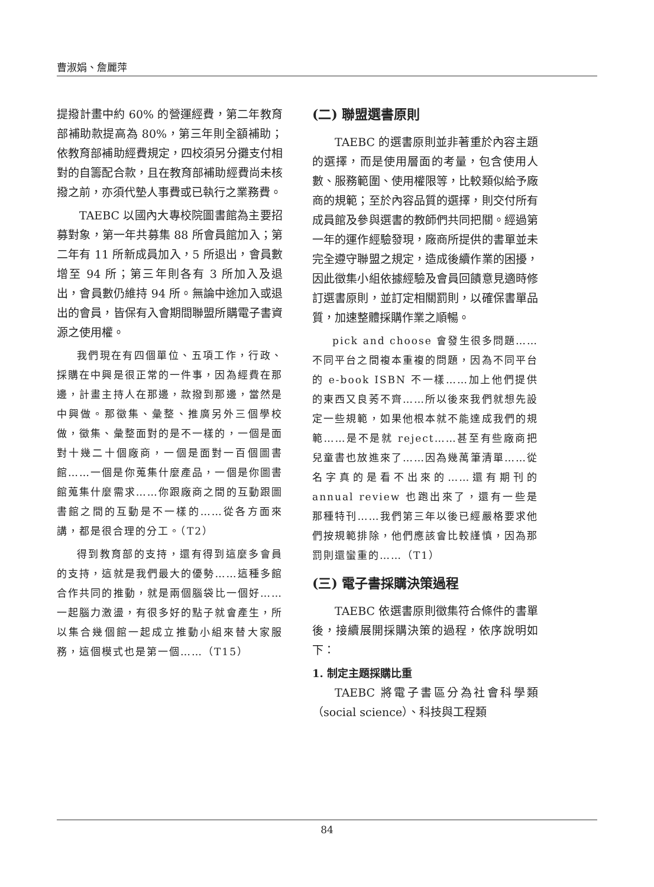曹淑娟、詹麗萍
提撥計畫中約 60% 的營運經費，第二年教育部補助款提高為 80%，第三年則全額補助；依教育部補助經費規定，四校須另分攤支付相對的自籌配合款，且在教育部補助經費尚未核撥之前，亦須代墊人事費或已執行之業務費。
TAEBC 以國內大專校院圖書館為主要招募對象，第一年共募集 88 所會員館加入；第二年有 11 所新成員加入，5 所退出，會員數增至 94 所；第三年則各有 3 所加入及退出，會員數仍維持 94 所。無論中途加入或退出的會員，皆保有入會期間聯盟所購電子書資源之使用權。
我們現在有四個單位、五項工作，行政、採購在中興是很正常的一件事，因為經費在那邊，計畫主持人在那邊，款撥到那邊，當然是中興做。那徵集、彙整、推廣另外三個學校做，徵集、彙整面對的是不一樣的，一個是面對十幾二十個廠商，一個是面對一百個圖書館……一個是你蒐集什麼產品，一個是你圖書館蒐集什麼需求……你跟廠商之間的互動跟圖書館之間的互動是不一樣的……從各方面來講，都是很合理的分工。（T2）
得到教育部的支持，還有得到這麼多會員的支持，這就是我們最大的優勢……這種多館合作共同的推動，就是兩個腦袋比一個好……一起腦力激盪，有很多好的點子就會產生，所以集合幾個館一起成立推動小組來替大家服務，這個模式也是第一個……（T15）
(二) 聯盟選書原則
TAEBC 的選書原則並非著重於內容主題的選擇，而是使用層面的考量，包含使用人數、服務範圍、使用權限等，比較類似給予廠商的規範；至於內容品質的選擇，則交付所有成員館及參與選書的教師們共同把關。經過第一年的運作經驗發現，廠商所提供的書單並未完全遵守聯盟之規定，造成後續作業的困擾，因此徵集小組依據經驗及會員回饋意見適時修訂選書原則，並訂定相關罰則，以確保書單品質，加速整體採購作業之順暢。
pick and choose 會發生很多問題……不同平台之間複本重複的問題，因為不同平台的 e-book ISBN 不一樣……加上他們提供的東西又良莠不齊……所以後來我們就想先設定一些規範，如果他根本就不能達成我們的規範……是不是就 reject……甚至有些廠商把兒童書也放進來了……因為幾萬筆清單……從名字真的是看不出來的……還有期刊的 annual review 也跑出來了，還有一些是那種特刊……我們第三年以後已經嚴格要求他們按規範排除，他們應該會比較謹慎，因為那罰則還蠻重的……（T1）
(三) 電子書採購決策過程
TAEBC 依選書原則徵集符合條件的書單後，接續展開採購決策的過程，依序說明如下：
1. 制定主題採購比重
TAEBC 將電子書區分為社會科學類（social science）、科技與工程類
84